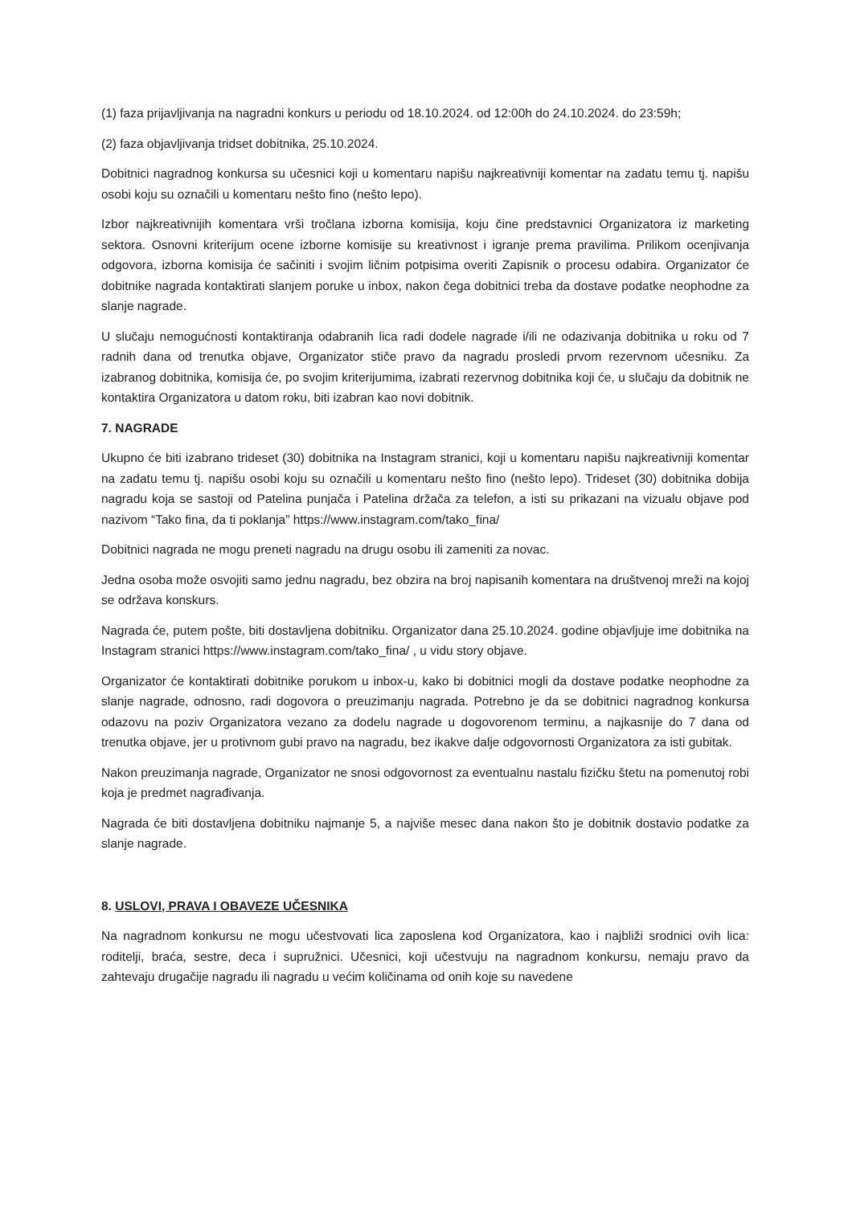(1) faza prijavljivanja na nagradni konkurs u periodu od 18.10.2024. od 12:00h do 24.10.2024. do 23:59h;
(2) faza objavljivanja tridset dobitnika, 25.10.2024.
Dobitnici nagradnog konkursa su učesnici koji u komentaru napišu najkreativniji komentar na zadatu temu tj. napišu osobi koju su označili u komentaru nešto fino (nešto lepo).
Izbor najkreativnijih komentara vrši tročlana izborna komisija, koju čine predstavnici Organizatora iz marketing sektora. Osnovni kriterijum ocene izborne komisije su kreativnost i igranje prema pravilima. Prilikom ocenjivanja odgovora, izborna komisija će sačiniti i svojim ličnim potpisima overiti Zapisnik o procesu odabira. Organizator će dobitnike nagrada kontaktirati slanjem poruke u inbox, nakon čega dobitnici treba da dostave podatke neophodne za slanje nagrade.
U slučaju nemogućnosti kontaktiranja odabranih lica radi dodele nagrade i/ili ne odazivanja dobitnika u roku od 7 radnih dana od trenutka objave, Organizator stiče pravo da nagradu prosledi prvom rezervnom učesniku. Za izabranog dobitnika, komisija će, po svojim kriterijumima, izabrati rezervnog dobitnika koji će, u slučaju da dobitnik ne kontaktira Organizatora u datom roku, biti izabran kao novi dobitnik.
7. NAGRADE
Ukupno će biti izabrano trideset (30) dobitnika na Instagram stranici, koji u komentaru napišu najkreativniji komentar na zadatu temu tj. napišu osobi koju su označili u komentaru nešto fino (nešto lepo). Trideset (30) dobitnika dobija nagradu koja se sastoji od Patelina punjača i Patelina držača za telefon, a isti su prikazani na vizualu objave pod nazivom “Tako fina, da ti poklanja” https://www.instagram.com/tako_fina/
Dobitnici nagrada ne mogu preneti nagradu na drugu osobu ili zameniti za novac.
Jedna osoba može osvojiti samo jednu nagradu, bez obzira na broj napisanih komentara na društvenoj mreži na kojoj se održava konskurs.
Nagrada će, putem pošte, biti dostavljena dobitniku. Organizator dana 25.10.2024. godine objavljuje ime dobitnika na Instagram stranici https://www.instagram.com/tako_fina/ , u vidu story objave.
Organizator će kontaktirati dobitnike porukom u inbox-u, kako bi dobitnici mogli da dostave podatke neophodne za slanje nagrade, odnosno, radi dogovora o preuzimanju nagrada. Potrebno je da se dobitnici nagradnog konkursa odazovu na poziv Organizatora vezano za dodelu nagrade u dogovorenom terminu, a najkasnije do 7 dana od trenutka objave, jer u protivnom gubi pravo na nagradu, bez ikakve dalje odgovornosti Organizatora za isti gubitak.
Nakon preuzimanja nagrade, Organizator ne snosi odgovornost za eventualnu nastalu fizičku štetu na pomenutoj robi koja je predmet nagrađivanja.
Nagrada će biti dostavljena dobitniku najmanje 5, a najviše mesec dana nakon što je dobitnik dostavio podatke za slanje nagrade.
8. USLOVI, PRAVA I OBAVEZE UČESNIKA
Na nagradnom konkursu ne mogu učestvovati lica zaposlena kod Organizatora, kao i najbliži srodnici ovih lica: roditelji, braća, sestre, deca i supružnici. Učesnici, koji učestvuju na nagradnom konkursu, nemaju pravo da zahtevaju drugačije nagradu ili nagradu u većim količinama od onih koje su navedene